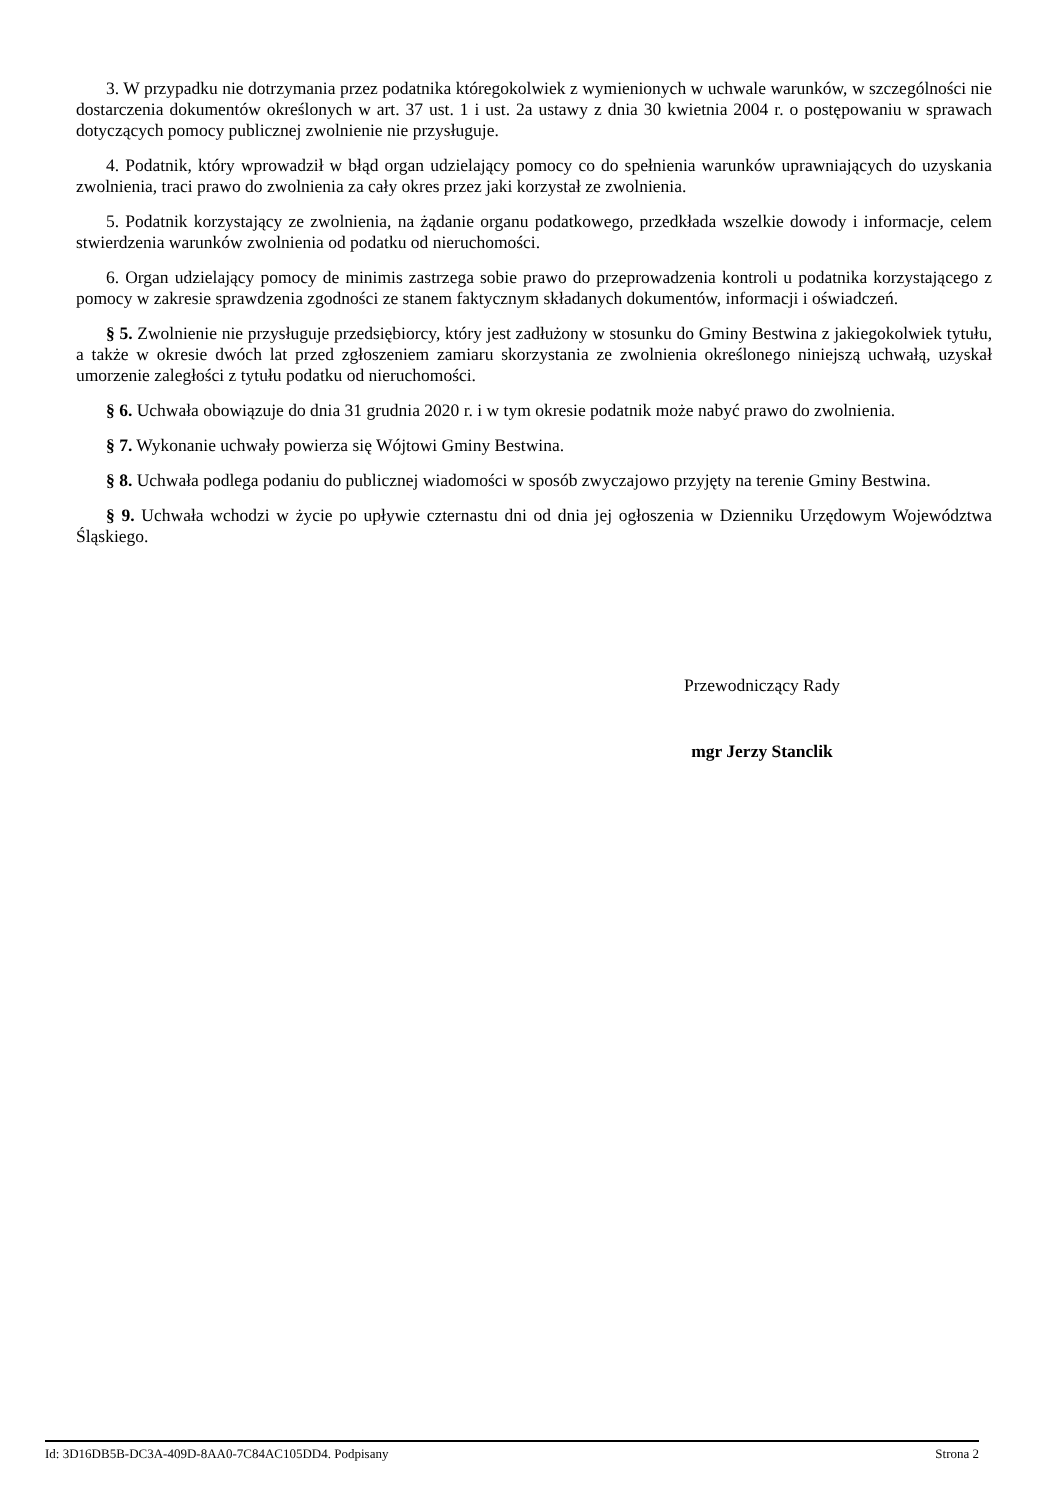3. W przypadku nie dotrzymania przez podatnika któregokolwiek z wymienionych w uchwale warunków, w szczególności nie dostarczenia dokumentów określonych w art. 37 ust. 1 i ust. 2a ustawy z dnia 30 kwietnia 2004 r. o postępowaniu w sprawach dotyczących pomocy publicznej zwolnienie nie przysługuje.
4. Podatnik, który wprowadził w błąd organ udzielający pomocy co do spełnienia warunków uprawniających do uzyskania zwolnienia, traci prawo do zwolnienia za cały okres przez jaki korzystał ze zwolnienia.
5. Podatnik korzystający ze zwolnienia, na żądanie organu podatkowego, przedkłada wszelkie dowody i informacje, celem stwierdzenia warunków zwolnienia od podatku od nieruchomości.
6. Organ udzielający pomocy de minimis zastrzega sobie prawo do przeprowadzenia kontroli u podatnika korzystającego z pomocy w zakresie sprawdzenia zgodności ze stanem faktycznym składanych dokumentów, informacji i oświadczeń.
§ 5. Zwolnienie nie przysługuje przedsiębiorcy, który jest zadłużony w stosunku do Gminy Bestwina z jakiegokolwiek tytułu, a także w okresie dwóch lat przed zgłoszeniem zamiaru skorzystania ze zwolnienia określonego niniejszą uchwałą, uzyskał umorzenie zaległości z tytułu podatku od nieruchomości.
§ 6. Uchwała obowiązuje do dnia 31 grudnia 2020 r. i w tym okresie podatnik może nabyć prawo do zwolnienia.
§ 7. Wykonanie uchwały powierza się Wójtowi Gminy Bestwina.
§ 8. Uchwała podlega podaniu do publicznej wiadomości w sposób zwyczajowo przyjęty na terenie Gminy Bestwina.
§ 9. Uchwała wchodzi w życie po upływie czternastu dni od dnia jej ogłoszenia w Dzienniku Urzędowym Województwa Śląskiego.
Przewodniczący Rady
mgr Jerzy Stanclik
Id: 3D16DB5B-DC3A-409D-8AA0-7C84AC105DD4. Podpisany Strona 2